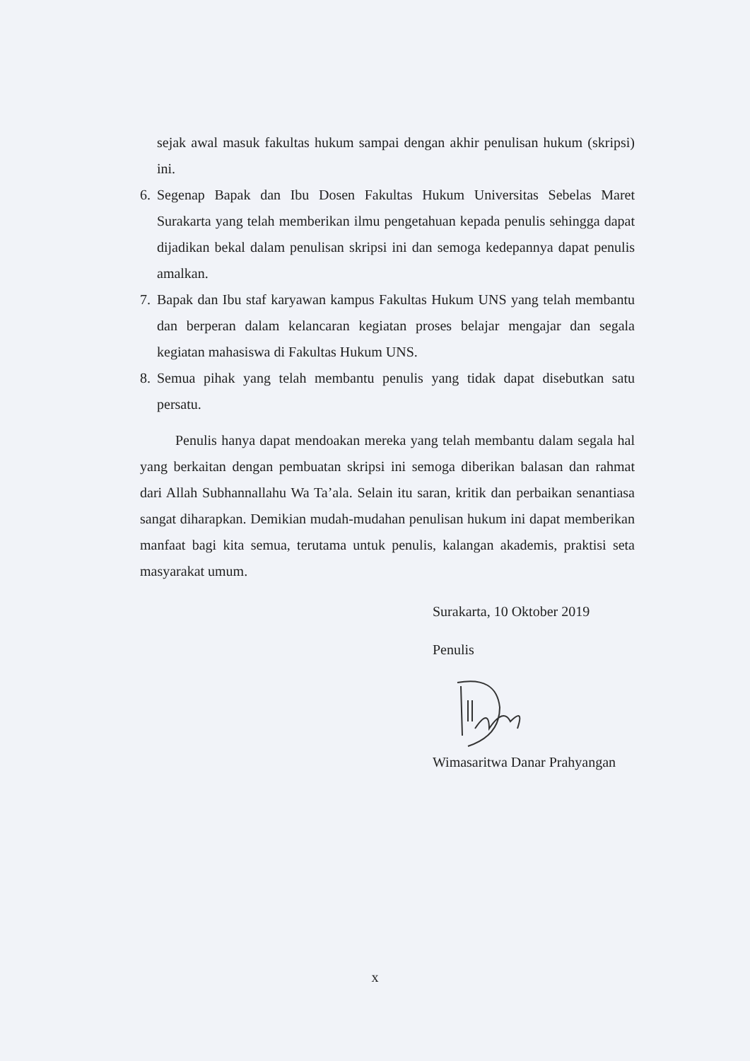sejak awal masuk fakultas hukum sampai dengan akhir penulisan hukum (skripsi) ini.
6. Segenap Bapak dan Ibu Dosen Fakultas Hukum Universitas Sebelas Maret Surakarta yang telah memberikan ilmu pengetahuan kepada penulis sehingga dapat dijadikan bekal dalam penulisan skripsi ini dan semoga kedepannya dapat penulis amalkan.
7. Bapak dan Ibu staf karyawan kampus Fakultas Hukum UNS yang telah membantu dan berperan dalam kelancaran kegiatan proses belajar mengajar dan segala kegiatan mahasiswa di Fakultas Hukum UNS.
8. Semua pihak yang telah membantu penulis yang tidak dapat disebutkan satu persatu.
Penulis hanya dapat mendoakan mereka yang telah membantu dalam segala hal yang berkaitan dengan pembuatan skripsi ini semoga diberikan balasan dan rahmat dari Allah Subhannallahu Wa Ta’ala. Selain itu saran, kritik dan perbaikan senantiasa sangat diharapkan. Demikian mudah-mudahan penulisan hukum ini dapat memberikan manfaat bagi kita semua, terutama untuk penulis, kalangan akademis, praktisi seta masyarakat umum.
Surakarta, 10 Oktober 2019
Penulis
Wimasaritwa Danar Prahyangan
x